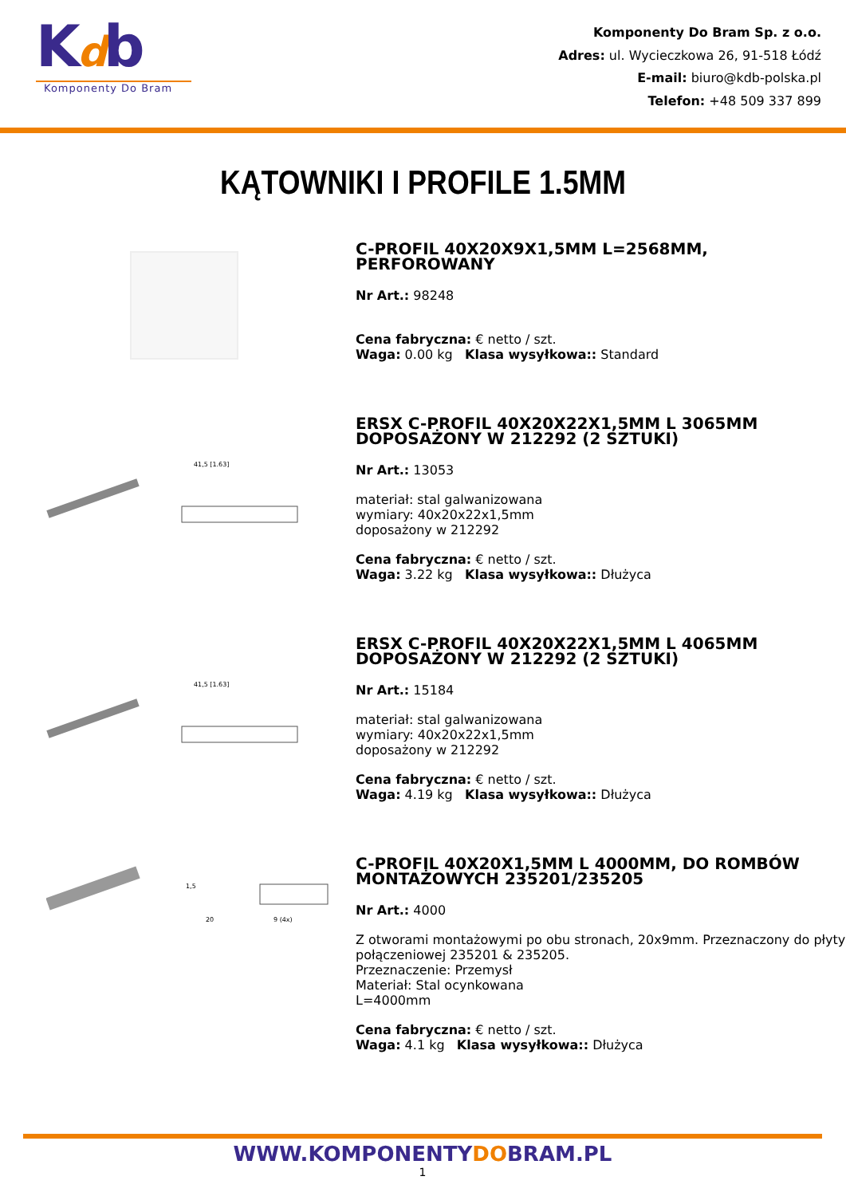Kdb
Komponenty Do Bram
Komponenty Do Bram Sp. z o.o.
Adres: ul. Wycieczkowa 26, 91-518 Łódź
E-mail: biuro@kdb-polska.pl
Telefon: +48 509 337 899
KĄTOWNIKI I PROFILE 1.5MM
C-PROFIL 40X20X9X1,5MM L=2568MM, PERFOROWANY
Nr Art.: 98248
Cena fabryczna: € netto / szt.
Waga: 0.00 kg Klasa wysyłkowa:: Standard
41,5 [1.63]
ERSX C-PROFIL 40X20X22X1,5MM L 3065MM DOPOSAŻONY W 212292 (2 SZTUKI)
Nr Art.: 13053
materiał: stal galwanizowana
wymiary: 40x20x22x1,5mm
doposażony w 212292
Cena fabryczna: € netto / szt.
Waga: 3.22 kg Klasa wysyłkowa:: Dłużyca
41,5 [1.63]
ERSX C-PROFIL 40X20X22X1,5MM L 4065MM DOPOSAŻONY W 212292 (2 SZTUKI)
Nr Art.: 15184
materiał: stal galwanizowana
wymiary: 40x20x22x1,5mm
doposażony w 212292
Cena fabryczna: € netto / szt.
Waga: 4.19 kg Klasa wysyłkowa:: Dłużyca
1,5
20
9 (4x)
C-PROFIL 40X20X1,5MM L 4000MM, DO ROMBÓW MONTAŻOWYCH 235201/235205
Nr Art.: 4000
Z otworami montażowymi po obu stronach, 20x9mm. Przeznaczony do płyty połączeniowej 235201 & 235205.
Przeznaczenie: Przemysł
Materiał: Stal ocynkowana
L=4000mm
Cena fabryczna: € netto / szt.
Waga: 4.1 kg Klasa wysyłkowa:: Dłużyca
WWW.KOMPONENTYDOBRAM.PL
1